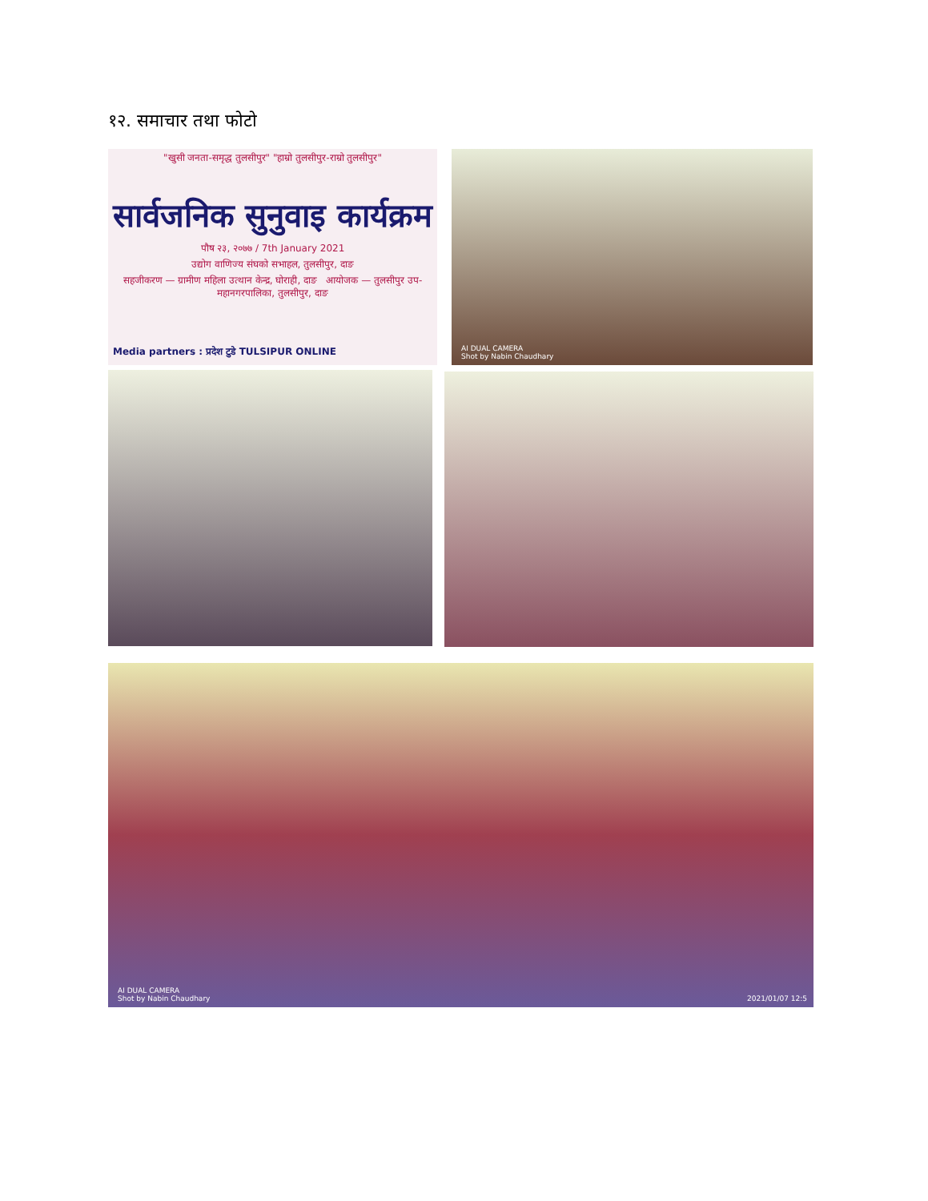१२. समाचार तथा फोटो
"खुसी जनता-समृद्ध तुलसीपुर" "हाम्रो तुलसीपुर-राम्रो तुलसीपुर"
सार्वजनिक सुनुवाइ कार्यक्रम
पौष २३, २०७७ / 7th January 2021
उद्योग वाणिज्य संघको सभाहल, तुलसीपुर, दाङ
सहजीकरण — ग्रामीण महिला उत्थान केन्द्र, घोराही, दाङ आयोजक — तुलसीपुर उप-महानगरपालिका, तुलसीपुर, दाङ
Media partners : प्रदेश टुडे TULSIPUR ONLINE
AI DUAL CAMERA
Shot by Nabin Chaudhary
AI DUAL CAMERA
Shot by Nabin Chaudhary
2021/01/07 12:5